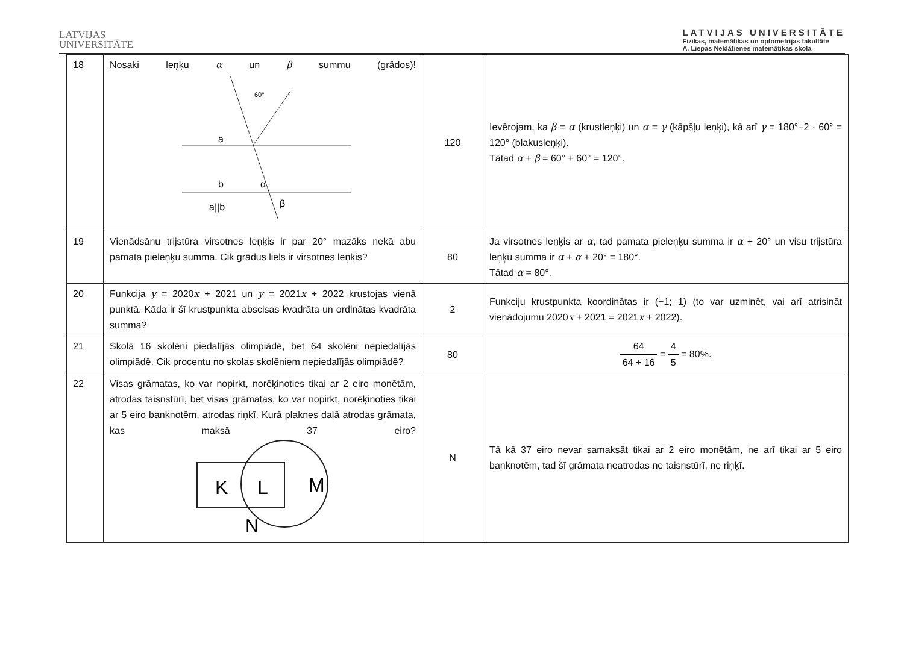LATVIJAS
UNIVERSITĀTE
LATVIJAS UNIVERSITĀTE
Fizikas, matemātikas un optometrijas fakultāte
A. Liepas Neklātienes matemātikas skola
| 18 | Nosaki leņķu α un β summu (grādos)! 60° a b α β a//b | 120 | Ievērojam, ka β = α (krustleņķi) un α = γ (kāpšļu leņķi), kā arī γ = 180°−2 · 60° = 120° (blakusleņķi). Tātad α + β = 60° + 60° = 120°. |
| 19 | Vienādsānu trijstūra virsotnes leņķis ir par 20° mazāks nekā abu pamata pieleņķu summa. Cik grādus liels ir virsotnes leņķis? | 80 | Ja virsotnes leņķis ar α , tad pamata pieleņķu summa ir α + 20° un visu trijstūra leņķu summa ir α + α + 20° = 180°. Tātad α = 80°. |
| 20 | Funkcija y = 2020 x + 2021 un y = 2021 x + 2022 krustojas vienā punktā. Kāda ir šī krustpunkta abscisas kvadrāta un ordinātas kvadrāta summa? | 2 | Funkciju krustpunkta koordinātas ir (−1; 1) (to var uzminēt, vai arī atrisināt vienādojumu 2020 x + 2021 = 2021 x + 2022). |
| 21 | Skolā 16 skolēni piedalījās olimpiādē, bet 64 skolēni nepiedalījās olimpiādē. Cik procentu no skolas skolēniem nepiedalījās olimpiādē? | 80 | 64 64 + 16 = 4 5 = 80%. |
| 22 | Visas grāmatas, ko var nopirkt, norēķinoties tikai ar 2 eiro monētām, atrodas taisnstūrī, bet visas grāmatas, ko var nopirkt, norēķinoties tikai ar 5 eiro banknotēm, atrodas riņķī. Kurā plaknes daļā atrodas grāmata, kas maksā 37 eiro? K L M N | N | Tā kā 37 eiro nevar samaksāt tikai ar 2 eiro monētām, ne arī tikai ar 5 eiro banknotēm, tad šī grāmata neatrodas ne taisnstūrī, ne riņķī. |